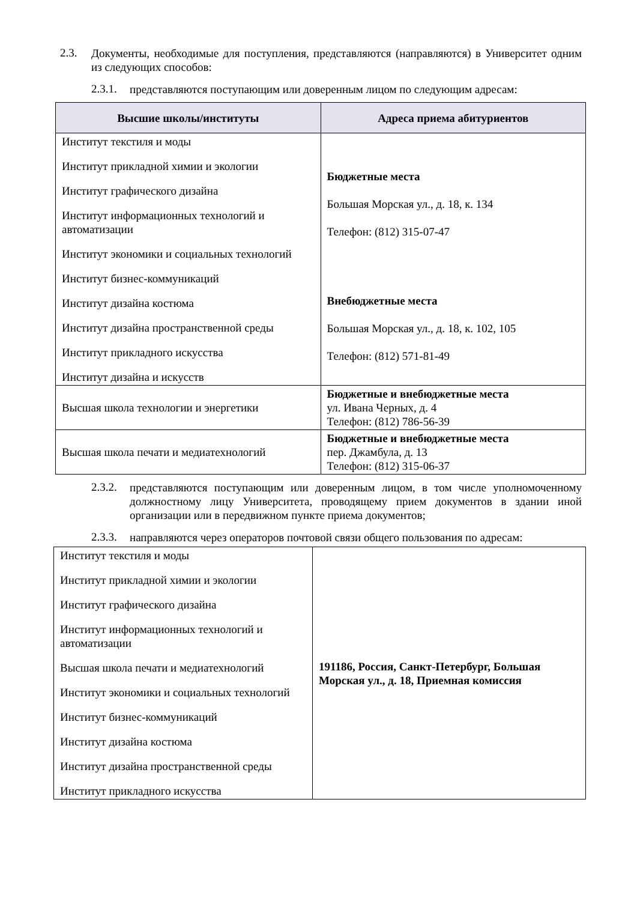2.3.
Документы, необходимые для поступления, представляются (направляются) в Университет одним из следующих способов:
2.3.1.
представляются поступающим или доверенным лицом по следующим адресам:
| Высшие школы/институты | Адреса приема абитуриентов |
| --- | --- |
| Институт текстиля и моды Институт прикладной химии и экологии Институт графического дизайна Институт информационных технологий и автоматизации Институт экономики и социальных технологий Институт бизнес-коммуникаций Институт дизайна костюма Институт дизайна пространственной среды Институт прикладного искусства Институт дизайна и искусств | Бюджетные места Большая Морская ул., д. 18, к. 134 Телефон: (812) 315-07-47 Внебюджетные места Большая Морская ул., д. 18, к. 102, 105 Телефон: (812) 571-81-49 |
| Высшая школа технологии и энергетики | Бюджетные и внебюджетные места ул. Ивана Черных, д. 4 Телефон: (812) 786-56-39 |
| Высшая школа печати и медиатехнологий | Бюджетные и внебюджетные места пер. Джамбула, д. 13 Телефон: (812) 315-06-37 |
2.3.2.
представляются поступающим или доверенным лицом, в том числе уполномоченному должностному лицу Университета, проводящему прием документов в здании иной организации или в передвижном пункте приема документов;
2.3.3.
направляются через операторов почтовой связи общего пользования по адресам:
| Институт текстиля и моды Институт прикладной химии и экологии Институт графического дизайна Институт информационных технологий и автоматизации Высшая школа печати и медиатехнологий Институт экономики и социальных технологий Институт бизнес-коммуникаций Институт дизайна костюма Институт дизайна пространственной среды Институт прикладного искусства | 191186, Россия, Санкт-Петербург, Большая Морская ул., д. 18, Приемная комиссия |